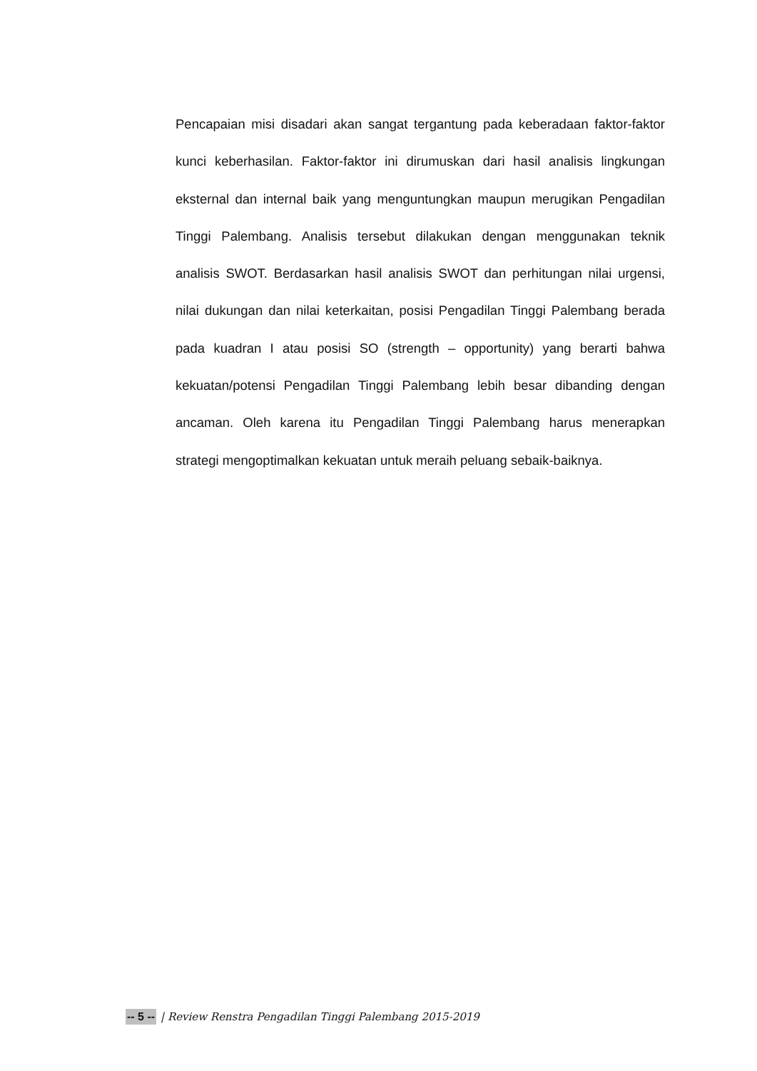Pencapaian misi disadari akan sangat tergantung pada keberadaan faktor-faktor kunci keberhasilan. Faktor-faktor ini dirumuskan dari hasil analisis lingkungan eksternal dan internal baik yang menguntungkan maupun merugikan Pengadilan Tinggi Palembang. Analisis tersebut dilakukan dengan menggunakan teknik analisis SWOT. Berdasarkan hasil analisis SWOT dan perhitungan nilai urgensi, nilai dukungan dan nilai keterkaitan, posisi Pengadilan Tinggi Palembang berada pada kuadran I atau posisi SO (strength – opportunity) yang berarti bahwa kekuatan/potensi Pengadilan Tinggi Palembang lebih besar dibanding dengan ancaman. Oleh karena itu Pengadilan Tinggi Palembang harus menerapkan strategi mengoptimalkan kekuatan untuk meraih peluang sebaik-baiknya.
-- 5 -- | Review Renstra Pengadilan Tinggi Palembang 2015-2019